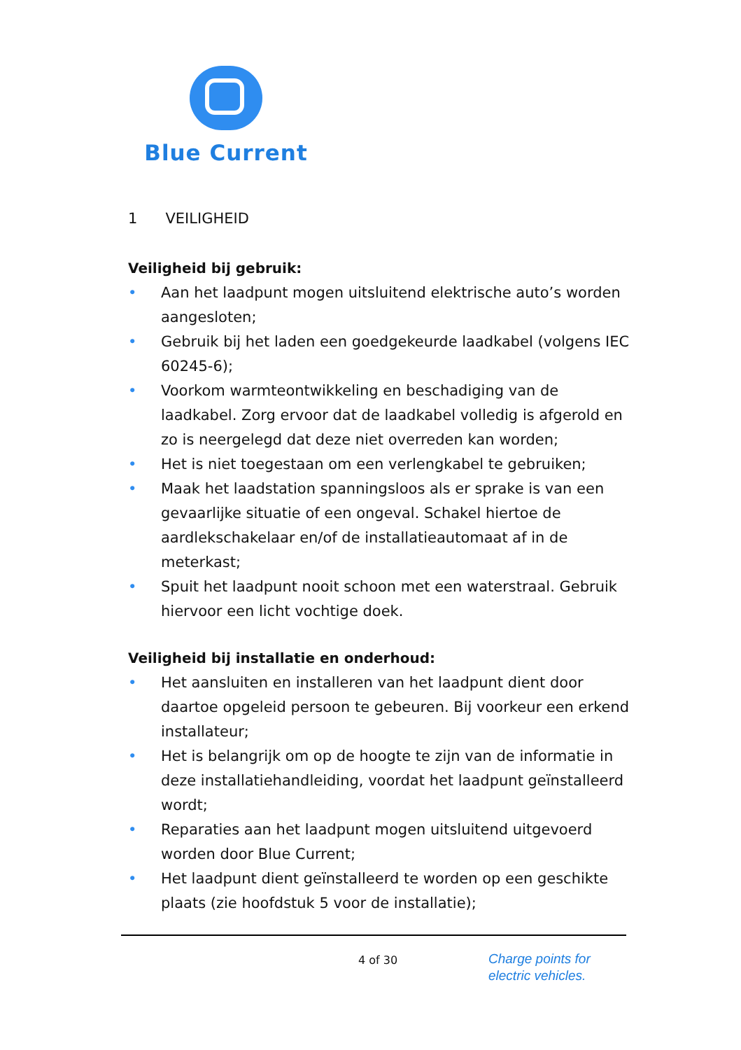Blue Current
1 VEILIGHEID
Veiligheid bij gebruik:
• Aan het laadpunt mogen uitsluitend elektrische auto’s worden aangesloten;
• Gebruik bij het laden een goedgekeurde laadkabel (volgens IEC 60245-6);
• Voorkom warmteontwikkeling en beschadiging van de laadkabel. Zorg ervoor dat de laadkabel volledig is afgerold en zo is neergelegd dat deze niet overreden kan worden;
• Het is niet toegestaan om een verlengkabel te gebruiken;
• Maak het laadstation spanningsloos als er sprake is van een gevaarlijke situatie of een ongeval. Schakel hiertoe de aardlekschakelaar en/of de installatieautomaat af in de meterkast;
• Spuit het laadpunt nooit schoon met een waterstraal. Gebruik hiervoor een licht vochtige doek.
Veiligheid bij installatie en onderhoud:
• Het aansluiten en installeren van het laadpunt dient door daartoe opgeleid persoon te gebeuren. Bij voorkeur een erkend installateur;
• Het is belangrijk om op de hoogte te zijn van de informatie in deze installatiehandleiding, voordat het laadpunt geïnstalleerd wordt;
• Reparaties aan het laadpunt mogen uitsluitend uitgevoerd worden door Blue Current;
• Het laadpunt dient geïnstalleerd te worden op een geschikte plaats (zie hoofdstuk 5 voor de installatie);
4 of 30
Charge points for
electric vehicles.